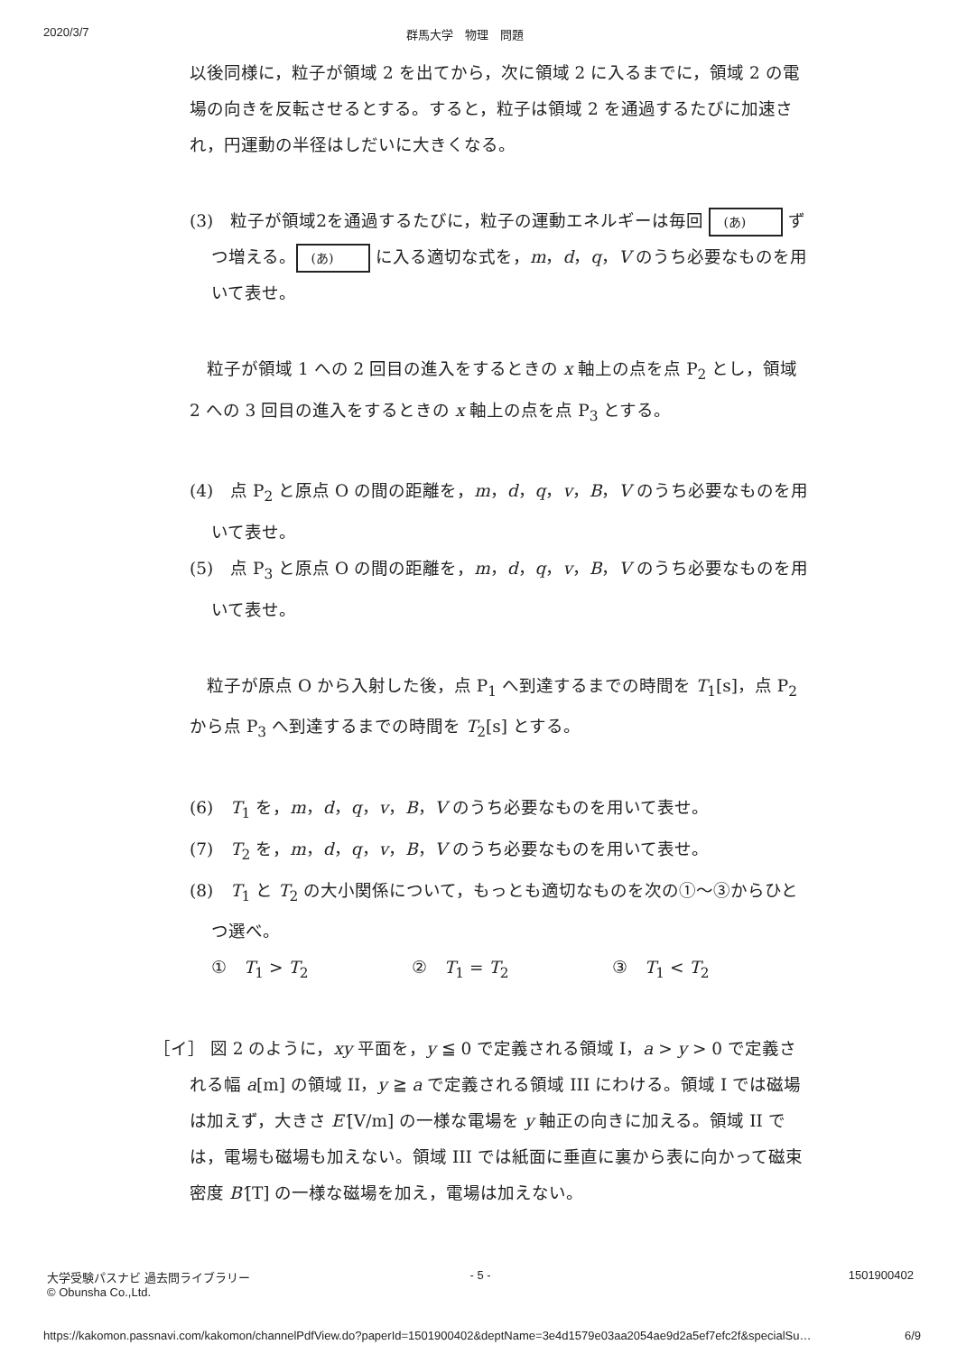2020/3/7 群馬大学　物理　問題
以後同様に，粒子が領域 2 を出てから，次に領域 2 に入るまでに，領域 2 の電場の向きを反転させるとする。すると，粒子は領域 2 を通過するたびに加速され，円運動の半径はしだいに大きくなる。
(3)　粒子が領域2を通過するたびに，粒子の運動エネルギーは毎回 (あ) ずつ増える。 (あ) に入る適切な式を，m，d，q，V のうち必要なものを用いて表せ。
　粒子が領域 1 への 2 回目の進入をするときの x 軸上の点を点 P<sub>2</sub> とし，領域 2 への 3 回目の進入をするときの x 軸上の点を点 P<sub>3</sub> とする。
(4)　点 P<sub>2</sub> と原点 O の間の距離を，m，d，q，v，B，V のうち必要なものを用いて表せ。
(5)　点 P<sub>3</sub> と原点 O の間の距離を，m，d，q，v，B，V のうち必要なものを用いて表せ。
　粒子が原点 O から入射した後，点 P<sub>1</sub> へ到達するまでの時間を T<sub>1</sub>[s]，点 P<sub>2</sub> から点 P<sub>3</sub> へ到達するまでの時間を T<sub>2</sub>[s] とする。
(6)　T<sub>1</sub> を，m，d，q，v，B，V のうち必要なものを用いて表せ。
(7)　T<sub>2</sub> を，m，d，q，v，B，V のうち必要なものを用いて表せ。
(8)　T<sub>1</sub> と T<sub>2</sub> の大小関係について，もっとも適切なものを次の①～③からひとつ選べ。
①　T<sub>1</sub> > T<sub>2</sub> ②　T<sub>1</sub> = T<sub>2</sub> ③　T<sub>1</sub> < T<sub>2</sub>
［イ］ 図 2 のように，xy 平面を，y ≦ 0 で定義される領域 I，a > y > 0 で定義される幅 a[m] の領域 II，y ≧ a で定義される領域 III にわける。領域 I では磁場は加えず，大きさ E′[V/m] の一様な電場を y 軸正の向きに加える。領域 II では，電場も磁場も加えない。領域 III では紙面に垂直に裏から表に向かって磁束密度 B′[T] の一様な磁場を加え，電場は加えない。
大学受験パスナビ 過去問ライブラリー
© Obunsha Co.,Ltd.
- 5 - 1501900402
https://kakomon.passnavi.com/kakomon/channelPdfView.do?paperId=1501900402&deptName=3e4d1579e03aa2054ae9d2a5ef7efc2f&specialSu… 6/9